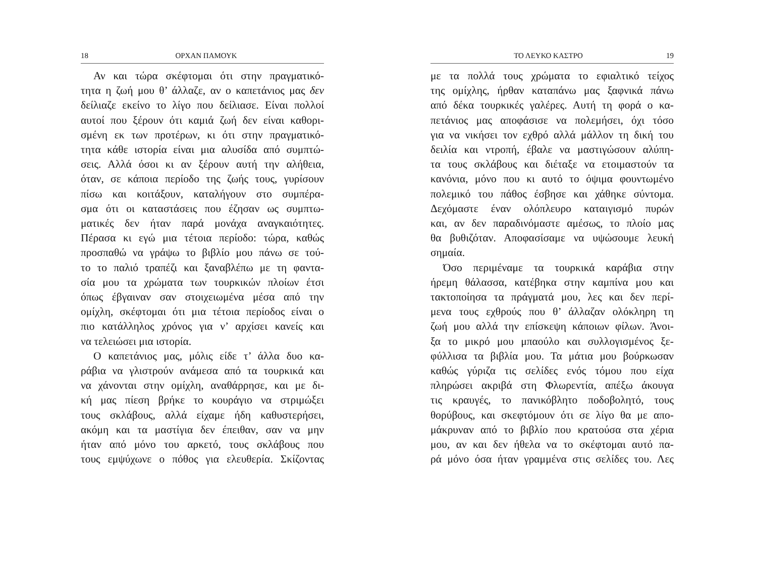18 ΟΡΧΑΝ ΠΑΜΟΥΚ
Αν και τώρα σκέφτομαι ότι στην πραγματικό-
τητα η ζωή μου θ’ άλλαζε, αν ο καπετάνιος μας δεν
δείλιαζε εκείνο το λίγο που δείλιασε. Είναι πολλοί
αυτοί που ξέρουν ότι καμιά ζωή δεν είναι καθορι-
σμένη εκ των προτέρων, κι ότι στην πραγματικό-
τητα κάθε ιστορία είναι μια αλυσίδα από συμπτώ-
σεις. Αλλά όσοι κι αν ξέρουν αυτή την αλήθεια,
όταν, σε κάποια περίοδο της ζωής τους, γυρίσουν
πίσω και κοιτάξουν, καταλήγουν στο συμπέρα-
σμα ότι οι καταστάσεις που έζησαν ως συμπτω-
ματικές δεν ήταν παρά μονάχα αναγκαιότητες.
Πέρασα κι εγώ μια τέτοια περίοδο: τώρα, καθώς
προσπαθώ να γράψω το βιβλίο μου πάνω σε τού-
το το παλιό τραπέζι και ξαναβλέπω με τη φαντα-
σία μου τα χρώματα των τουρκικών πλοίων έτσι
όπως έβγαιναν σαν στοιχειωμένα μέσα από την
ομίχλη, σκέφτομαι ότι μια τέτοια περίοδος είναι ο
πιο κατάλληλος χρόνος για ν’ αρχίσει κανείς και
να τελειώσει μια ιστορία.
Ο καπετάνιος μας, μόλις είδε τ’ άλλα δυο κα-
ράβια να γλιστρούν ανάμεσα από τα τουρκικά και
να χάνονται στην ομίχλη, αναθάρρησε, και με δι-
κή μας πίεση βρήκε το κουράγιο να στριμώξει
τους σκλάβους, αλλά είχαμε ήδη καθυστερήσει,
ακόμη και τα μαστίγια δεν έπειθαν, σαν να μην
ήταν από μόνο του αρκετό, τους σκλάβους που
τους εμψύχωνε ο πόθος για ελευθερία. Σκίζοντας
ΤΟ ΛΕΥΚΟ ΚΑΣΤΡΟ 19
με τα πολλά τους χρώματα το εφιαλτικό τείχος
της ομίχλης, ήρθαν καταπάνω μας ξαφνικά πάνω
από δέκα τουρκικές γαλέρες. Αυτή τη φορά ο κα-
πετάνιος μας αποφάσισε να πολεμήσει, όχι τόσο
για να νικήσει τον εχθρό αλλά μάλλον τη δική του
δειλία και ντροπή, έβαλε να μαστιγώσουν αλύπη-
τα τους σκλάβους και διέταξε να ετοιμαστούν τα
κανόνια, μόνο που κι αυτό το όψιμα φουντωμένο
πολεμικό του πάθος έσβησε και χάθηκε σύντομα.
Δεχόμαστε έναν ολόπλευρο καταιγισμό πυρών
και, αν δεν παραδινόμαστε αμέσως, το πλοίο μας
θα βυθιζόταν. Αποφασίσαμε να υψώσουμε λευκή
σημαία.
Όσο περιμέναμε τα τουρκικά καράβια στην
ήρεμη θάλασσα, κατέβηκα στην καμπίνα μου και
τακτοποίησα τα πράγματά μου, λες και δεν περί-
μενα τους εχθρούς που θ’ άλλαζαν ολόκληρη τη
ζωή μου αλλά την επίσκεψη κάποιων φίλων. Άνοι-
ξα το μικρό μου μπαούλο και συλλογισμένος ξε-
φύλλισα τα βιβλία μου. Τα μάτια μου βούρκωσαν
καθώς γύριζα τις σελίδες ενός τόμου που είχα
πληρώσει ακριβά στη Φλωρεντία, απέξω άκουγα
τις κραυγές, το πανικόβλητο ποδοβολητό, τους
θορύβους, και σκεφτόμουν ότι σε λίγο θα με απο-
μάκρυναν από το βιβλίο που κρατούσα στα χέρια
μου, αν και δεν ήθελα να το σκέφτομαι αυτό πα-
ρά μόνο όσα ήταν γραμμένα στις σελίδες του. Λες